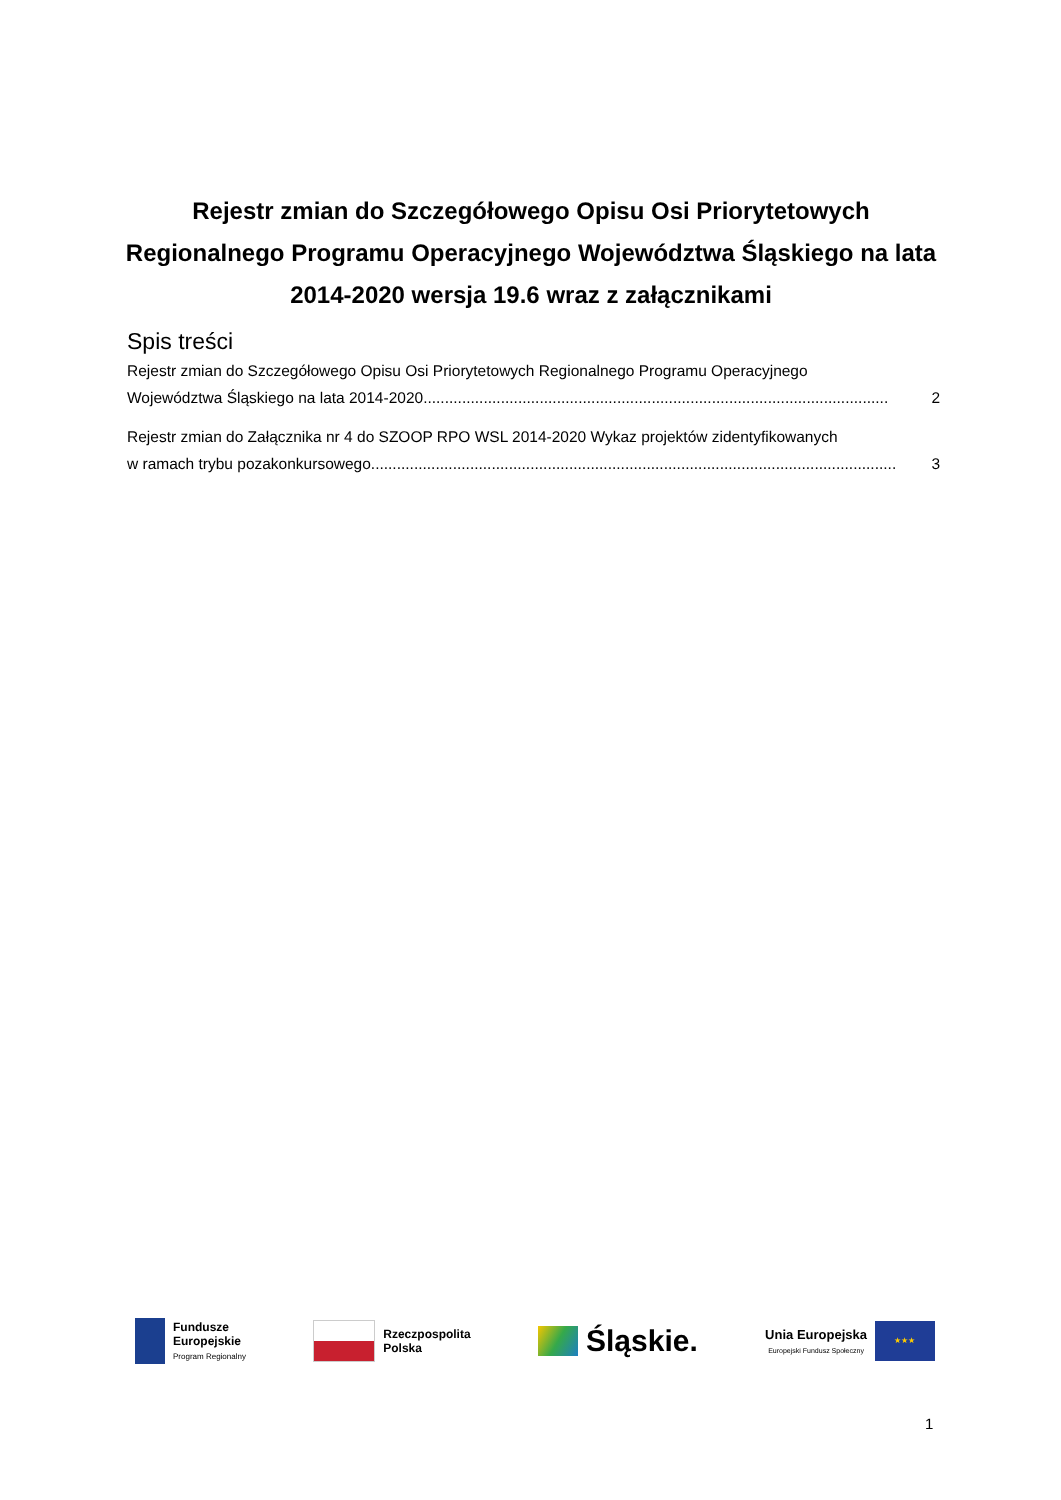Rejestr zmian do Szczegółowego Opisu Osi Priorytetowych Regionalnego Programu Operacyjnego Województwa Śląskiego na lata 2014-2020 wersja 19.6 wraz z załącznikami
Spis treści
Rejestr zmian do Szczegółowego Opisu Osi Priorytetowych Regionalnego Programu Operacyjnego
Województwa Śląskiego na lata 2014-2020............................................................................................................ 2
Rejestr zmian do Załącznika nr 4 do SZOOP RPO WSL 2014-2020 Wykaz projektów zidentyfikowanych
w ramach trybu pozakonkursowego.......................................................................................................................... 3
Fundusze
Europejskie
Program Regionalny
Rzeczpospolita
Polska
Śląskie.
Unia Europejska
Europejski Fundusz Społeczny
★★★
1